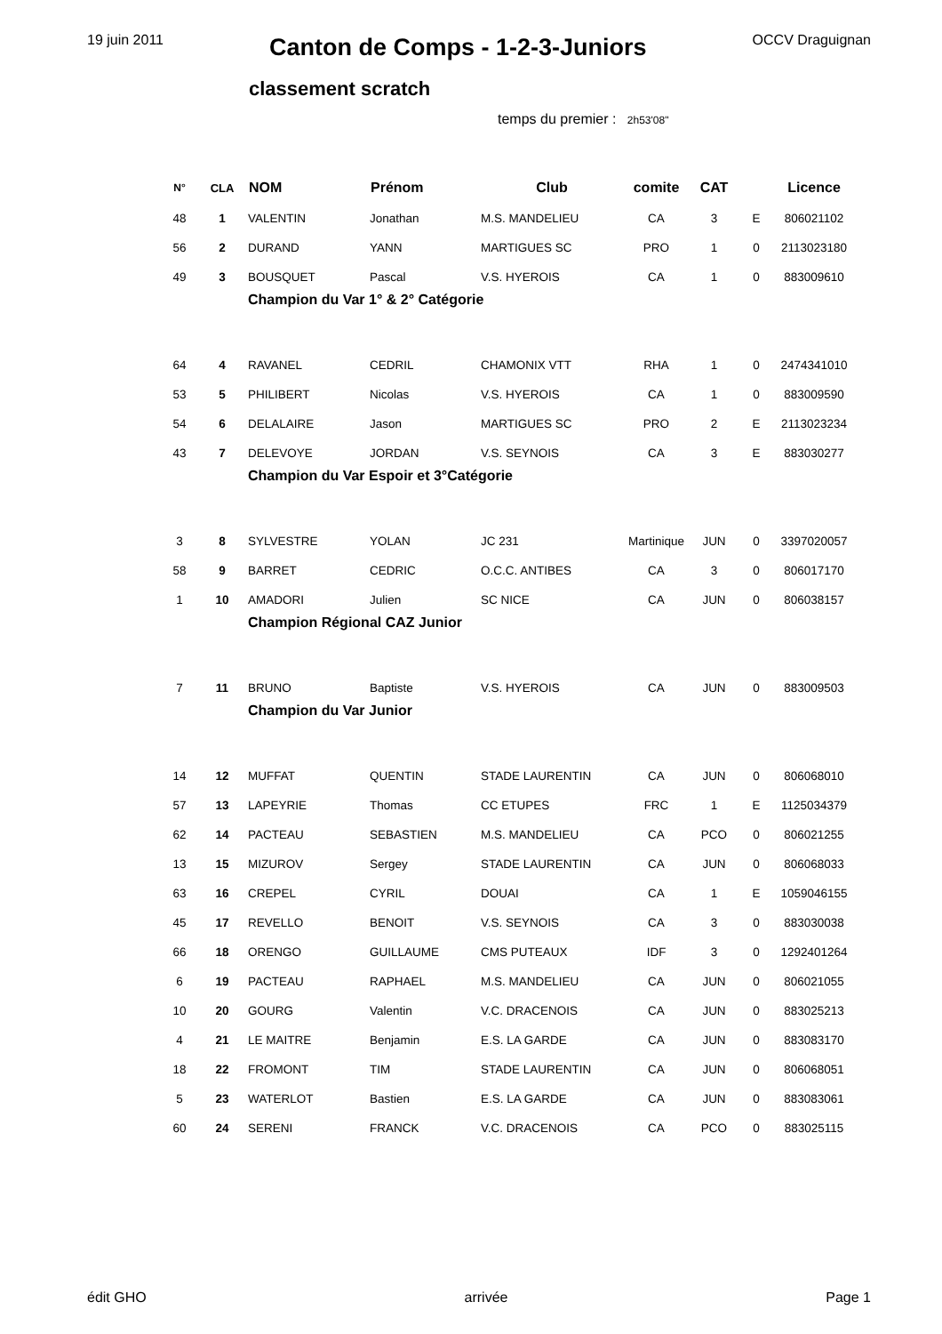19 juin 2011
Canton de Comps - 1-2-3-Juniors
OCCV Draguignan
classement scratch
temps du premier : 2h53'08"
| N° | CLA | NOM | Prénom | Club | comite | CAT | | Licence |
| --- | --- | --- | --- | --- | --- | --- | --- | --- |
| 48 | 1 | VALENTIN | Jonathan | M.S. MANDELIEU | CA | 3 | E | 806021102 |
| 56 | 2 | DURAND | YANN | MARTIGUES SC | PRO | 1 | 0 | 2113023180 |
| 49 | 3 | BOUSQUET | Pascal | V.S. HYEROIS | CA | 1 | 0 | 883009610 |
| | | Champion du Var 1° & 2° Catégorie | | | | | | |
| 64 | 4 | RAVANEL | CEDRIL | CHAMONIX VTT | RHA | 1 | 0 | 2474341010 |
| 53 | 5 | PHILIBERT | Nicolas | V.S. HYEROIS | CA | 1 | 0 | 883009590 |
| 54 | 6 | DELALAIRE | Jason | MARTIGUES SC | PRO | 2 | E | 2113023234 |
| 43 | 7 | DELEVOYE | JORDAN | V.S. SEYNOIS | CA | 3 | E | 883030277 |
| | | Champion du Var Espoir et 3°Catégorie | | | | | | |
| 3 | 8 | SYLVESTRE | YOLAN | JC 231 | Martinique | JUN | 0 | 3397020057 |
| 58 | 9 | BARRET | CEDRIC | O.C.C. ANTIBES | CA | 3 | 0 | 806017170 |
| 1 | 10 | AMADORI | Julien | SC NICE | CA | JUN | 0 | 806038157 |
| | | Champion Régional CAZ Junior | | | | | | |
| 7 | 11 | BRUNO | Baptiste | V.S. HYEROIS | CA | JUN | 0 | 883009503 |
| | | Champion du Var Junior | | | | | | |
| 14 | 12 | MUFFAT | QUENTIN | STADE LAURENTIN | CA | JUN | 0 | 806068010 |
| 57 | 13 | LAPEYRIE | Thomas | CC ETUPES | FRC | 1 | E | 1125034379 |
| 62 | 14 | PACTEAU | SEBASTIEN | M.S. MANDELIEU | CA | PCO | 0 | 806021255 |
| 13 | 15 | MIZUROV | Sergey | STADE LAURENTIN | CA | JUN | 0 | 806068033 |
| 63 | 16 | CREPEL | CYRIL | DOUAI | CA | 1 | E | 1059046155 |
| 45 | 17 | REVELLO | BENOIT | V.S. SEYNOIS | CA | 3 | 0 | 883030038 |
| 66 | 18 | ORENGO | GUILLAUME | CMS PUTEAUX | IDF | 3 | 0 | 1292401264 |
| 6 | 19 | PACTEAU | RAPHAEL | M.S. MANDELIEU | CA | JUN | 0 | 806021055 |
| 10 | 20 | GOURG | Valentin | V.C. DRACENOIS | CA | JUN | 0 | 883025213 |
| 4 | 21 | LE MAITRE | Benjamin | E.S. LA GARDE | CA | JUN | 0 | 883083170 |
| 18 | 22 | FROMONT | TIM | STADE LAURENTIN | CA | JUN | 0 | 806068051 |
| 5 | 23 | WATERLOT | Bastien | E.S. LA GARDE | CA | JUN | 0 | 883083061 |
| 60 | 24 | SERENI | FRANCK | V.C. DRACENOIS | CA | PCO | 0 | 883025115 |
édit GHO arrivée Page 1